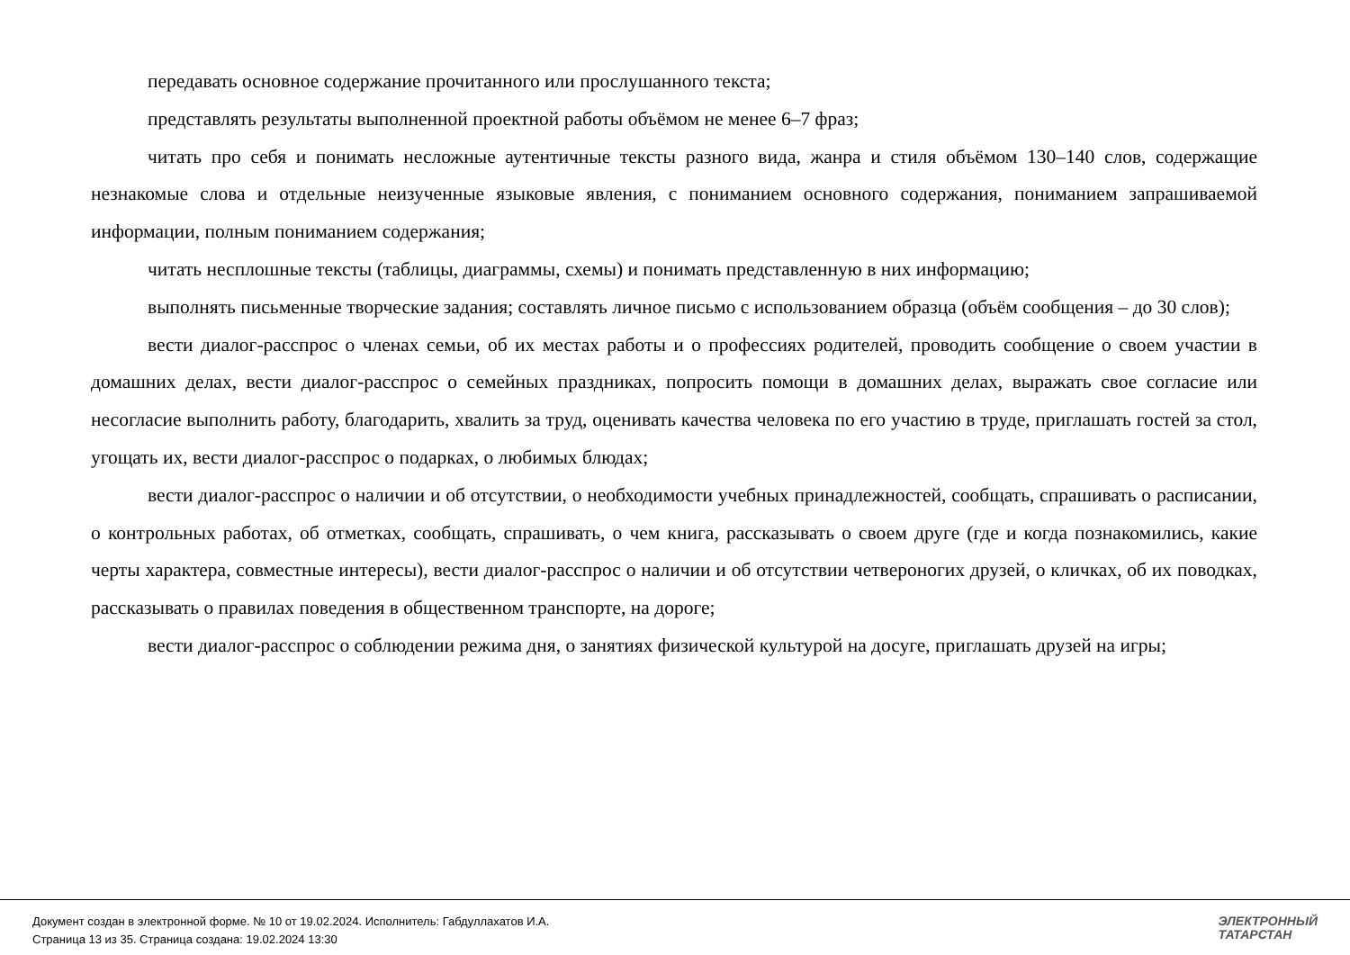передавать основное содержание прочитанного или прослушанного текста;
представлять результаты выполненной проектной работы объёмом не менее 6–7 фраз;
читать про себя и понимать несложные аутентичные тексты разного вида, жанра и стиля объёмом 130–140 слов, содержащие незнакомые слова и отдельные неизученные языковые явления, с пониманием основного содержания, пониманием запрашиваемой информации, полным пониманием содержания;
читать несплошные тексты (таблицы, диаграммы, схемы) и понимать представленную в них информацию;
выполнять письменные творческие задания; составлять личное письмо с использованием образца (объём сообщения – до 30 слов);
вести диалог-расспрос о членах семьи, об их местах работы и о профессиях родителей, проводить сообщение о своем участии в домашних делах, вести диалог-расспрос о семейных праздниках, попросить помощи в домашних делах, выражать свое согласие или несогласие выполнить работу, благодарить, хвалить за труд, оценивать качества человека по его участию в труде, приглашать гостей за стол, угощать их, вести диалог-расспрос о подарках, о любимых блюдах;
вести диалог-расспрос о наличии и об отсутствии, о необходимости учебных принадлежностей, сообщать, спрашивать о расписании, о контрольных работах, об отметках, сообщать, спрашивать, о чем книга, рассказывать о своем друге (где и когда познакомились, какие черты характера, совместные интересы), вести диалог-расспрос о наличии и об отсутствии четвероногих друзей, о кличках, об их поводках, рассказывать о правилах поведения в общественном транспорте, на дороге;
вести диалог-расспрос о соблюдении режима дня, о занятиях физической культурой на досуге, приглашать друзей на игры;
Документ создан в электронной форме. № 10 от 19.02.2024. Исполнитель: Габдуллахатов И.А.
Страница 13 из 35. Страница создана: 19.02.2024 13:30
ЭЛЕКТРОННЫЙ
ТАТАРСТАН